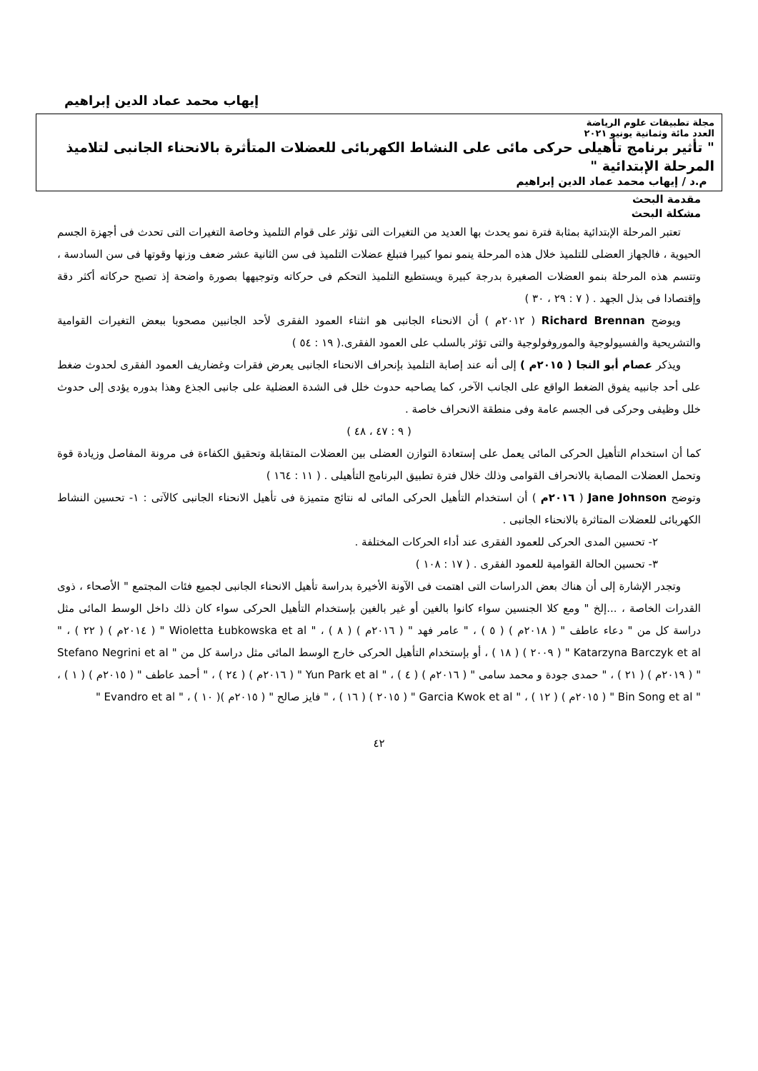إيهاب محمد عماد الدين إبراهيم
مجلة تطبيقات علوم الرياضة
العدد مائة وثمانية يونيو ٢٠٢١
" تأثير برنامج تأهيلى حركى مائى على النشاط الكهربائى للعضلات المتأثرة بالانحناء الجانبى لتلاميذ المرحلة الإبتدائية "
م.د / إيهاب محمد عماد الدين إبراهيم
مقدمة البحث
مشكلة البحث
تعتبر المرحلة الإبتدائية بمثابة فترة نمو يحدث بها العديد من التغيرات التى تؤثر على قوام التلميذ وخاصة التغيرات التى تحدث فى أجهزة الجسم الحيوية ، فالجهاز العضلى للتلميذ خلال هذه المرحلة ينمو نموا كبيرا فتبلغ عضلات التلميذ فى سن الثانية عشر ضعف وزنها وقوتها فى سن السادسة ، وتتسم هذه المرحلة بنمو العضلات الصغيرة بدرجة كبيرة ويستطيع التلميذ التحكم فى حركاته وتوجيهها بصورة واضحة إذ تصبح حركاته أكثر دقة وإقتصادا فى بذل الجهد . ( ٧ : ٢٩ ، ٣٠ )
ويوضح Richard Brennan ( ٢٠١٢م ) أن الانحناء الجانبى هو انثناء العمود الفقرى لأحد الجانبين مصحوبا ببعض التغيرات القوامية والتشريحية والفسيولوجية والموروفولوجية والتى تؤثر بالسلب على العمود الفقرى.( ١٩ : ٥٤ )
ويذكر عصام أبو النجا ( ٢٠١٥م ) إلى أنه عند إصابة التلميذ بإنحراف الانحناء الجانبى يعرض فقرات وغضاريف العمود الفقرى لحدوث ضغط على أحد جانبيه يفوق الضغط الواقع على الجانب الآخر، كما يصاحبه حدوث خلل فى الشدة العضلية على جانبى الجذع وهذا بدوره يؤدى إلى حدوث خلل وظيفى وحركى فى الجسم عامة وفى منطقة الانحراف خاصة .
( ٩ : ٤٧ ، ٤٨ )
كما أن استخدام التأهيل الحركى المائى يعمل على إستعادة التوازن العضلى بين العضلات المتقابلة وتحقيق الكفاءة فى مرونة المفاصل وزيادة قوة وتحمل العضلات المصابة بالانحراف القوامى وذلك خلال فترة تطبيق البرنامج التأهيلى . ( ١١ : ١٦٤ )
وتوضح Jane Johnson ( ٢٠١٦م ) أن استخدام التأهيل الحركى المائى له نتائج متميزة فى تأهيل الانحناء الجانبى كالآتى : ١- تحسين النشاط الكهربائى للعضلات المتاثرة بالانحناء الجانبى .
٢- تحسين المدى الحركى للعمود الفقرى عند أداء الحركات المختلفة .
٣- تحسين الحالة القوامية للعمود الفقرى . ( ١٧ : ١٠٨ )
وتجدر الإشارة إلى أن هناك بعض الدراسات التى اهتمت فى الآونة الأخيرة بدراسة تأهيل الانحناء الجانبى لجميع فئات المجتمع " الأصحاء ، ذوى القدرات الخاصة ، ...إلخ " ومع كلا الجنسين سواء كانوا بالغين أو غير بالغين بإستخدام التأهيل الحركى سواء كان ذلك داخل الوسط المائى مثل دراسة كل من " دعاء عاطف " ( ٢٠١٨م ) ( ٥ ) ، " عامر فهد " ( ٢٠١٦م ) ( ٨ ) ، " Wioletta Łubkowska et al " ( ٢٠١٤م ) ( ٢٢ ) ، " Katarzyna Barczyk et al " ( ٢٠٠٩ ) ( ١٨ ) ، أو بإستخدام التأهيل الحركى خارج الوسط المائى مثل دراسة كل من " Stefano Negrini et al " ( ٢٠١٩م ) ( ٢١ ) ، " حمدى جودة و محمد سامى " ( ٢٠١٦م ) ( ٤ ) ، " Yun Park et al " ( ٢٠١٦م ) ( ٢٤ ) ، " أحمد عاطف " ( ٢٠١٥م ) ( ١ ) ، " Bin Song et al " ( ٢٠١٥م ) ( ١٢ ) ، " Garcia Kwok et al " ( ٢٠١٥ ) ( ١٦ ) ، " فايز صالح " ( ٢٠١٥م )( ١٠ ) ، " Evandro et al "
٤٢